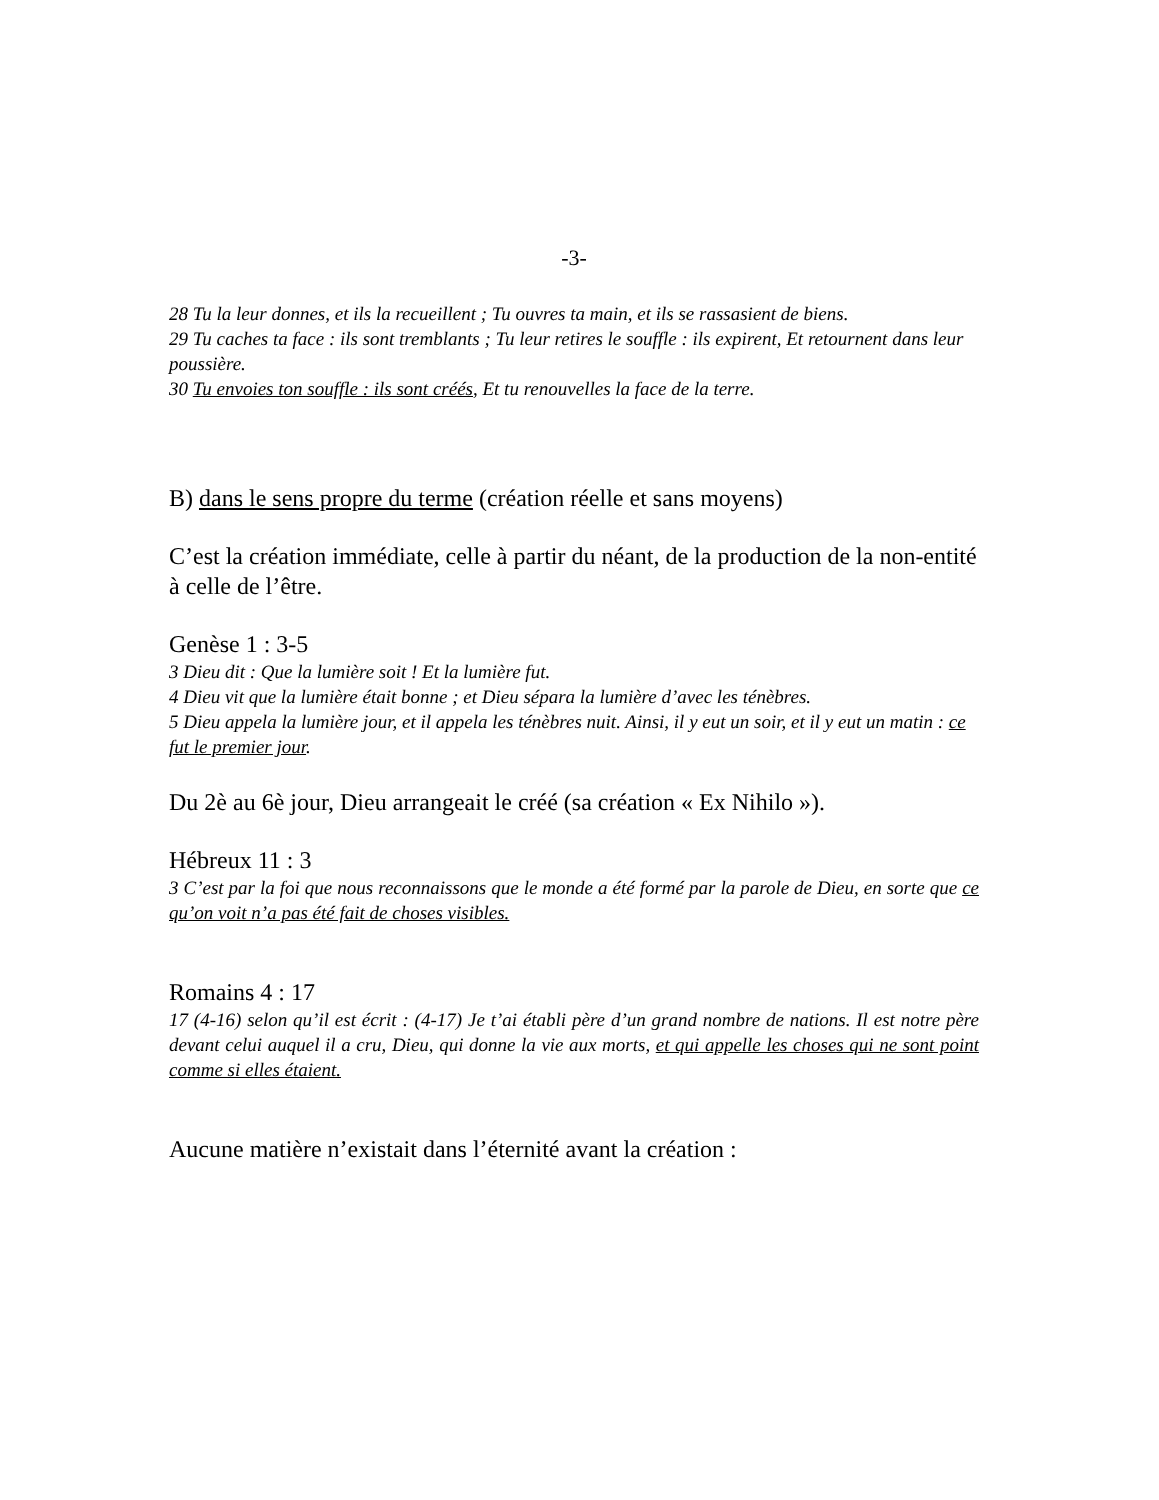-3-
28 Tu la leur donnes, et ils la recueillent ; Tu ouvres ta main, et ils se rassasient de biens.
29 Tu caches ta face : ils sont tremblants ; Tu leur retires le souffle : ils expirent, Et retournent dans leur poussière.
30 Tu envoies ton souffle : ils sont créés, Et tu renouvelles la face de la terre.
B) dans le sens propre du terme (création réelle et sans moyens)
C’est la création immédiate, celle à partir du néant, de la production de la non-entité à celle de l’être.
Genèse 1 : 3-5
3 Dieu dit : Que la lumière soit ! Et la lumière fut.
4 Dieu vit que la lumière était bonne ; et Dieu sépara la lumière d’avec les ténèbres.
5 Dieu appela la lumière jour, et il appela les ténèbres nuit. Ainsi, il y eut un soir, et il y eut un matin : ce fut le premier jour.
Du 2è au 6è jour, Dieu arrangeait le créé (sa création « Ex Nihilo »).
Hébreux 11 : 3
3 C’est par la foi que nous reconnaissons que le monde a été formé par la parole de Dieu, en sorte que ce qu’on voit n’a pas été fait de choses visibles.
Romains 4 : 17
17 (4-16) selon qu’il est écrit : (4-17) Je t’ai établi père d’un grand nombre de nations. Il est notre père devant celui auquel il a cru, Dieu, qui donne la vie aux morts, et qui appelle les choses qui ne sont point comme si elles étaient.
Aucune matière n’existait dans l’éternité avant la création :